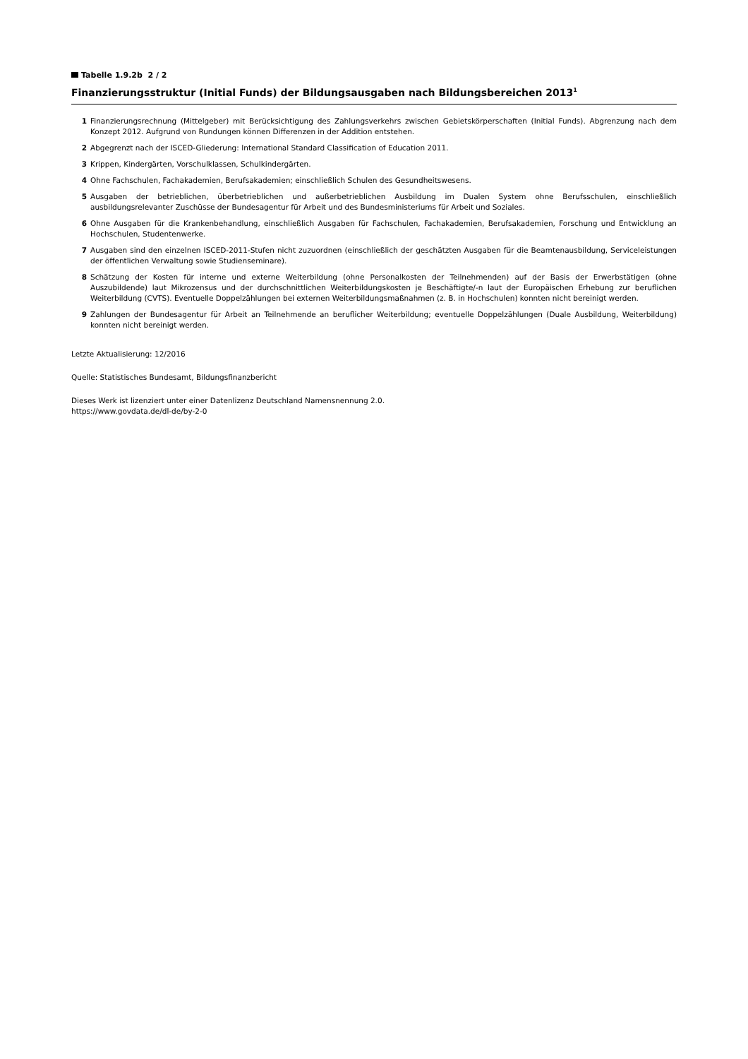Tabelle 1.9.2b 2 / 2
Finanzierungsstruktur (Initial Funds) der Bildungsausgaben nach Bildungsbereichen 2013<sup>1</sup>
1 Finanzierungsrechnung (Mittelgeber) mit Berücksichtigung des Zahlungsverkehrs zwischen Gebietskörperschaften (Initial Funds). Abgrenzung nach dem Konzept 2012. Aufgrund von Rundungen können Differenzen in der Addition entstehen.
2 Abgegrenzt nach der ISCED-Gliederung: International Standard Classification of Education 2011.
3 Krippen, Kindergärten, Vorschulklassen, Schulkindergärten.
4 Ohne Fachschulen, Fachakademien, Berufsakademien; einschließlich Schulen des Gesundheitswesens.
5 Ausgaben der betrieblichen, überbetrieblichen und außerbetrieblichen Ausbildung im Dualen System ohne Berufsschulen, einschließlich ausbildungsrelevanter Zuschüsse der Bundesagentur für Arbeit und des Bundesministeriums für Arbeit und Soziales.
6 Ohne Ausgaben für die Krankenbehandlung, einschließlich Ausgaben für Fachschulen, Fachakademien, Berufsakademien, Forschung und Entwicklung an Hochschulen, Studentenwerke.
7 Ausgaben sind den einzelnen ISCED-2011-Stufen nicht zuzuordnen (einschließlich der geschätzten Ausgaben für die Beamtenausbildung, Serviceleistungen der öffentlichen Verwaltung sowie Studienseminare).
8 Schätzung der Kosten für interne und externe Weiterbildung (ohne Personalkosten der Teilnehmenden) auf der Basis der Erwerbstätigen (ohne Auszubildende) laut Mikrozensus und der durchschnittlichen Weiterbildungskosten je Beschäftigte/-n laut der Europäischen Erhebung zur beruflichen Weiterbildung (CVTS). Eventuelle Doppelzählungen bei externen Weiterbildungsmaßnahmen (z. B. in Hochschulen) konnten nicht bereinigt werden.
9 Zahlungen der Bundesagentur für Arbeit an Teilnehmende an beruflicher Weiterbildung; eventuelle Doppelzählungen (Duale Ausbildung, Weiterbildung) konnten nicht bereinigt werden.
Letzte Aktualisierung: 12/2016
Quelle: Statistisches Bundesamt, Bildungsfinanzbericht
Dieses Werk ist lizenziert unter einer Datenlizenz Deutschland Namensnennung 2.0.
https://www.govdata.de/dl-de/by-2-0